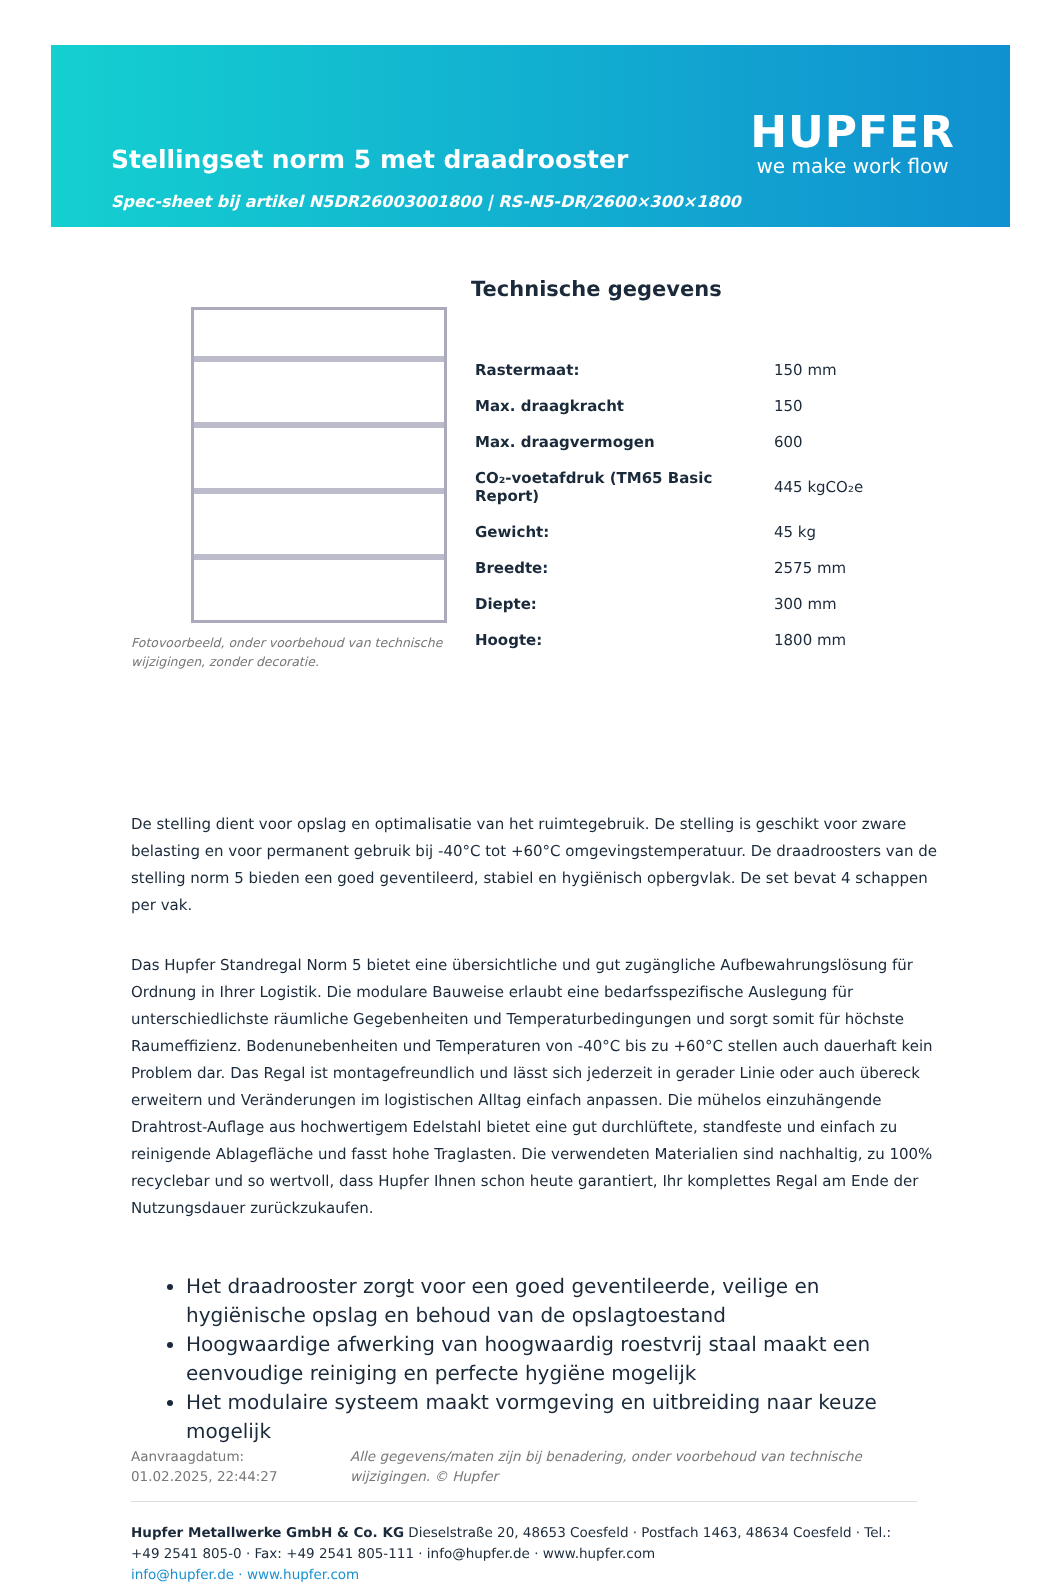Stellingset norm 5 met draadrooster
Spec-sheet bij artikel N5DR26003001800 | RS-N5-DR/2600×300×1800
HUPFER
we make work flow
Fotovoorbeeld, onder voorbehoud van technische wijzigingen, zonder decoratie.
Technische gegevens
| Rastermaat: | 150 mm |
| Max. draagkracht | 150 |
| Max. draagvermogen | 600 |
| CO₂-voetafdruk (TM65 Basic Report) | 445 kgCO₂e |
| Gewicht: | 45 kg |
| Breedte: | 2575 mm |
| Diepte: | 300 mm |
| Hoogte: | 1800 mm |
De stelling dient voor opslag en optimalisatie van het ruimtegebruik. De stelling is geschikt voor zware belasting en voor permanent gebruik bij -40°C tot +60°C omgevingstemperatuur. De draadroosters van de stelling norm 5 bieden een goed geventileerd, stabiel en hygiënisch opbergvlak. De set bevat 4 schappen per vak.
Das Hupfer Standregal Norm 5 bietet eine übersichtliche und gut zugängliche Aufbewahrungslösung für Ordnung in Ihrer Logistik. Die modulare Bauweise erlaubt eine bedarfsspezifische Auslegung für unterschiedlichste räumliche Gegebenheiten und Temperaturbedingungen und sorgt somit für höchste Raumeffizienz. Bodenunebenheiten und Temperaturen von -40°C bis zu +60°C stellen auch dauerhaft kein Problem dar. Das Regal ist montagefreundlich und lässt sich jederzeit in gerader Linie oder auch übereck erweitern und Veränderungen im logistischen Alltag einfach anpassen. Die mühelos einzuhängende Drahtrost-Auflage aus hochwertigem Edelstahl bietet eine gut durchlüftete, standfeste und einfach zu reinigende Ablagefläche und fasst hohe Traglasten. Die verwendeten Materialien sind nachhaltig, zu 100% recyclebar und so wertvoll, dass Hupfer Ihnen schon heute garantiert, Ihr komplettes Regal am Ende der Nutzungsdauer zurückzukaufen.
Het draadrooster zorgt voor een goed geventileerde, veilige en hygiënische opslag en behoud van de opslagtoestand
Hoogwaardige afwerking van hoogwaardig roestvrij staal maakt een eenvoudige reiniging en perfecte hygiëne mogelijk
Het modulaire systeem maakt vormgeving en uitbreiding naar keuze mogelijk
Aanvraagdatum: 01.02.2025, 22:44:27
Alle gegevens/maten zijn bij benadering, onder voorbehoud van technische wijzigingen. © Hupfer
Hupfer Metallwerke GmbH & Co. KG Dieselstraße 20, 48653 Coesfeld · Postfach 1463, 48634 Coesfeld · Tel.: +49 2541 805-0 · Fax: +49 2541 805-111 · info@hupfer.de · www.hupfer.com
info@hupfer.de · www.hupfer.com